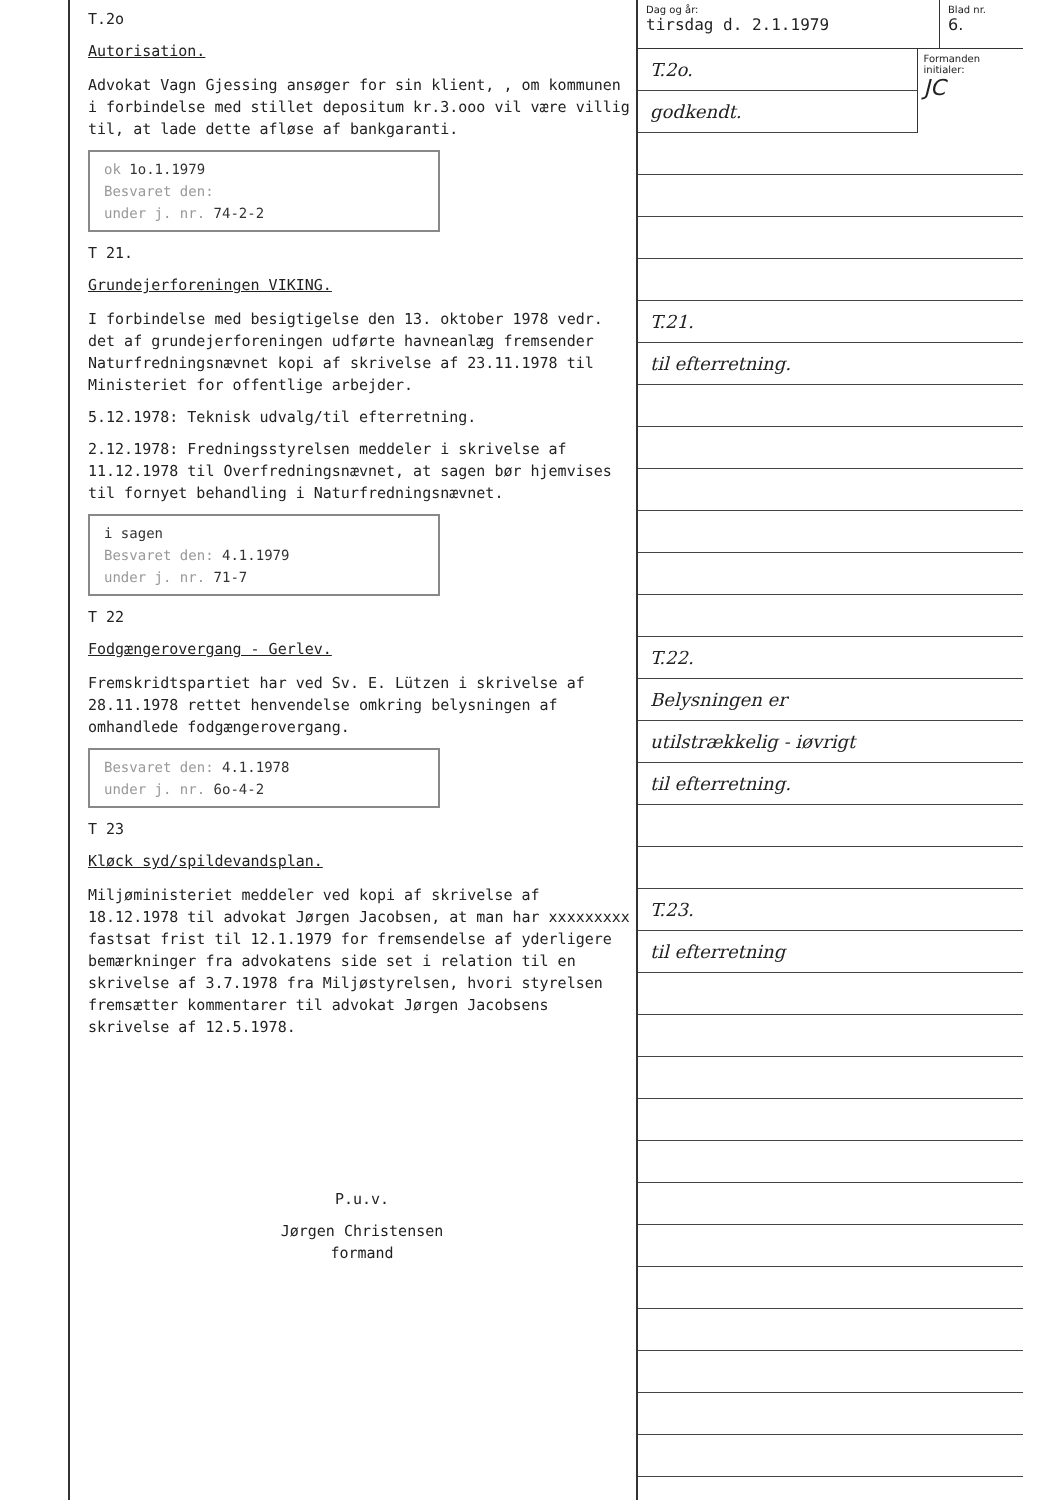T.2o
Autorisation.
Advokat Vagn Gjessing ansøger for sin klient, , om kommunen i forbindelse med stillet depositum kr.3.ooo vil være villig til, at lade dette afløse af bankgaranti.
ok 1o.1.1979
Besvaret den:
under j. nr. 74-2-2
T 21.
Grundejerforeningen VIKING.
I forbindelse med besigtigelse den 13. oktober 1978 vedr. det af grundejerforeningen udførte havneanlæg fremsender Naturfredningsnævnet kopi af skrivelse af 23.11.1978 til Ministeriet for offentlige arbejder.
5.12.1978: Teknisk udvalg/til efterretning.
2.12.1978: Fredningsstyrelsen meddeler i skrivelse af 11.12.1978 til Overfredningsnævnet, at sagen bør hjemvises til fornyet behandling i Naturfredningsnævnet.
i sagen
Besvaret den: 4.1.1979
under j. nr. 71-7
T 22
Fodgængerovergang - Gerlev.
Fremskridtspartiet har ved Sv. E. Lützen i skrivelse af 28.11.1978 rettet henvendelse omkring belysningen af omhandlede fodgængerovergang.
Besvaret den: 4.1.1978
under j. nr. 6o-4-2
T 23
Kløck syd/spildevandsplan.
Miljøministeriet meddeler ved kopi af skrivelse af 18.12.1978 til advokat Jørgen Jacobsen, at man har xxxxxxxxx fastsat frist til 12.1.1979 for fremsendelse af yderligere bemærkninger fra advokatens side set i relation til en skrivelse af 3.7.1978 fra Miljøstyrelsen, hvori styrelsen fremsætter kommentarer til advokat Jørgen Jacobsens skrivelse af 12.5.1978.
P.u.v.
Jørgen Christensen
formand
Dag og år:
tirsdag d. 2.1.1979
Blad nr.
6.
T.2o.
godkendt.
Formanden initialer:
JC
T.21.
til efterretning.
T.22.
Belysningen er
utilstrækkelig - iøvrigt
til efterretning.
T.23.
til efterretning